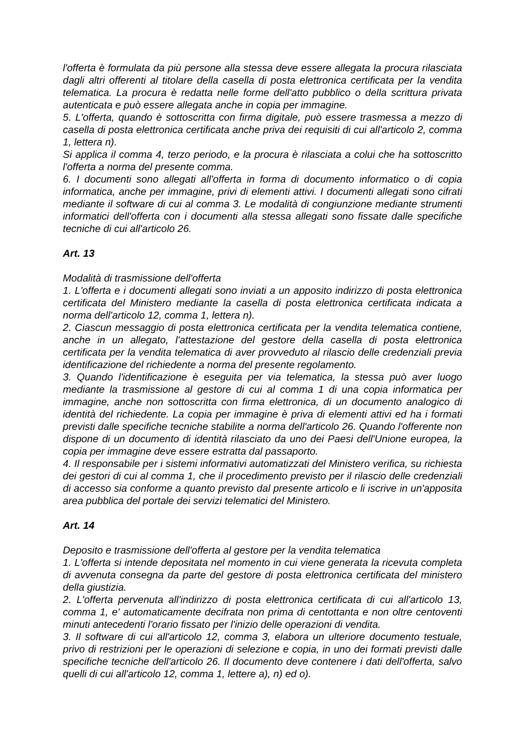l'offerta è formulata da più persone alla stessa deve essere allegata la procura rilasciata dagli altri offerenti al titolare della casella di posta elettronica certificata per la vendita telematica. La procura è redatta nelle forme dell'atto pubblico o della scrittura privata autenticata e può essere allegata anche in copia per immagine.
5. L'offerta, quando è sottoscritta con firma digitale, può essere trasmessa a mezzo di casella di posta elettronica certificata anche priva dei requisiti di cui all'articolo 2, comma 1, lettera n).
Si applica il comma 4, terzo periodo, e la procura è rilasciata a colui che ha sottoscritto l'offerta a norma del presente comma.
6. I documenti sono allegati all'offerta in forma di documento informatico o di copia informatica, anche per immagine, privi di elementi attivi. I documenti allegati sono cifrati mediante il software di cui al comma 3. Le modalità di congiunzione mediante strumenti informatici dell'offerta con i documenti alla stessa allegati sono fissate dalle specifiche tecniche di cui all'articolo 26.
Art. 13
Modalità di trasmissione dell'offerta
1. L'offerta e i documenti allegati sono inviati a un apposito indirizzo di posta elettronica certificata del Ministero mediante la casella di posta elettronica certificata indicata a norma dell'articolo 12, comma 1, lettera n).
2. Ciascun messaggio di posta elettronica certificata per la vendita telematica contiene, anche in un allegato, l'attestazione del gestore della casella di posta elettronica certificata per la vendita telematica di aver provveduto al rilascio delle credenziali previa identificazione del richiedente a norma del presente regolamento.
3. Quando l'identificazione è eseguita per via telematica, la stessa può aver luogo mediante la trasmissione al gestore di cui al comma 1 di una copia informatica per immagine, anche non sottoscritta con firma elettronica, di un documento analogico di identità del richiedente. La copia per immagine è priva di elementi attivi ed ha i formati previsti dalle specifiche tecniche stabilite a norma dell'articolo 26. Quando l'offerente non dispone di un documento di identità rilasciato da uno dei Paesi dell'Unione europea, la copia per immagine deve essere estratta dal passaporto.
4. Il responsabile per i sistemi informativi automatizzati del Ministero verifica, su richiesta dei gestori di cui al comma 1, che il procedimento previsto per il rilascio delle credenziali di accesso sia conforme a quanto previsto dal presente articolo e li iscrive in un'apposita area pubblica del portale dei servizi telematici del Ministero.
Art. 14
Deposito e trasmissione dell'offerta al gestore per la vendita telematica
1. L'offerta si intende depositata nel momento in cui viene generata la ricevuta completa di avvenuta consegna da parte del gestore di posta elettronica certificata del ministero della giustizia.
2. L'offerta pervenuta all'indirizzo di posta elettronica certificata di cui all'articolo 13, comma 1, e' automaticamente decifrata non prima di centottanta e non oltre centoventi minuti antecedenti l'orario fissato per l'inizio delle operazioni di vendita.
3. Il software di cui all'articolo 12, comma 3, elabora un ulteriore documento testuale, privo di restrizioni per le operazioni di selezione e copia, in uno dei formati previsti dalle specifiche tecniche dell'articolo 26. Il documento deve contenere i dati dell'offerta, salvo quelli di cui all'articolo 12, comma 1, lettere a), n) ed o).